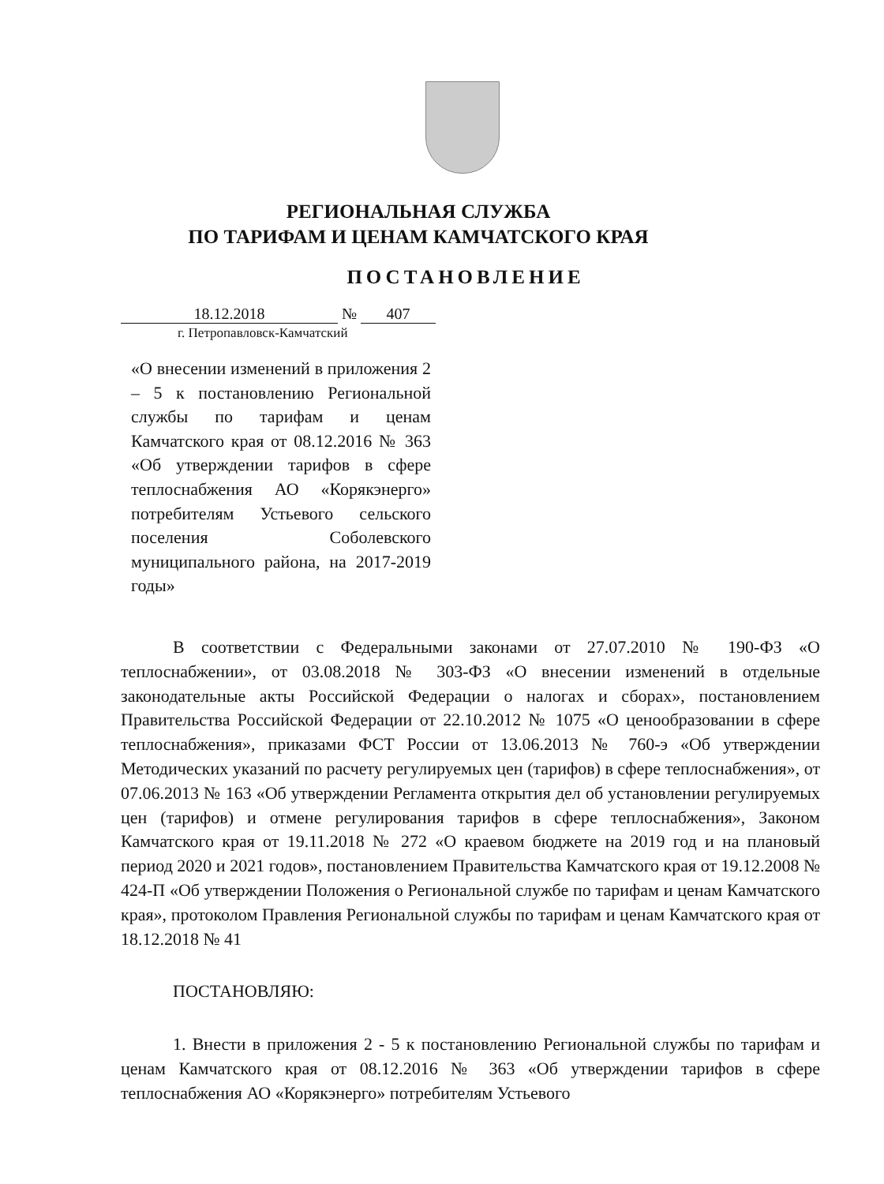РЕГИОНАЛЬНАЯ СЛУЖБА
ПО ТАРИФАМ И ЦЕНАМ КАМЧАТСКОГО КРАЯ
ПОСТАНОВЛЕНИЕ
18.12.2018 № 407
г. Петропавловск-Камчатский
«О внесении изменений в приложения 2 – 5 к постановлению Региональной службы по тарифам и ценам Камчатского края от 08.12.2016 № 363 «Об утверждении тарифов в сфере теплоснабжения АО «Корякэнерго» потребителям Устьевого сельского поселения Соболевского муниципального района, на 2017-2019 годы»
В соответствии с Федеральными законами от 27.07.2010 № 190-ФЗ «О теплоснабжении», от 03.08.2018 № 303-ФЗ «О внесении изменений в отдельные законодательные акты Российской Федерации о налогах и сборах», постановлением Правительства Российской Федерации от 22.10.2012 № 1075 «О ценообразовании в сфере теплоснабжения», приказами ФСТ России от 13.06.2013 № 760-э «Об утверждении Методических указаний по расчету регулируемых цен (тарифов) в сфере теплоснабжения», от 07.06.2013 № 163 «Об утверждении Регламента открытия дел об установлении регулируемых цен (тарифов) и отмене регулирования тарифов в сфере теплоснабжения», Законом Камчатского края от 19.11.2018 № 272 «О краевом бюджете на 2019 год и на плановый период 2020 и 2021 годов», постановлением Правительства Камчатского края от 19.12.2008 № 424-П «Об утверждении Положения о Региональной службе по тарифам и ценам Камчатского края», протоколом Правления Региональной службы по тарифам и ценам Камчатского края от 18.12.2018 № 41
ПОСТАНОВЛЯЮ:
1. Внести в приложения 2 - 5 к постановлению Региональной службы по тарифам и ценам Камчатского края от 08.12.2016 № 363 «Об утверждении тарифов в сфере теплоснабжения АО «Корякэнерго» потребителям Устьевого